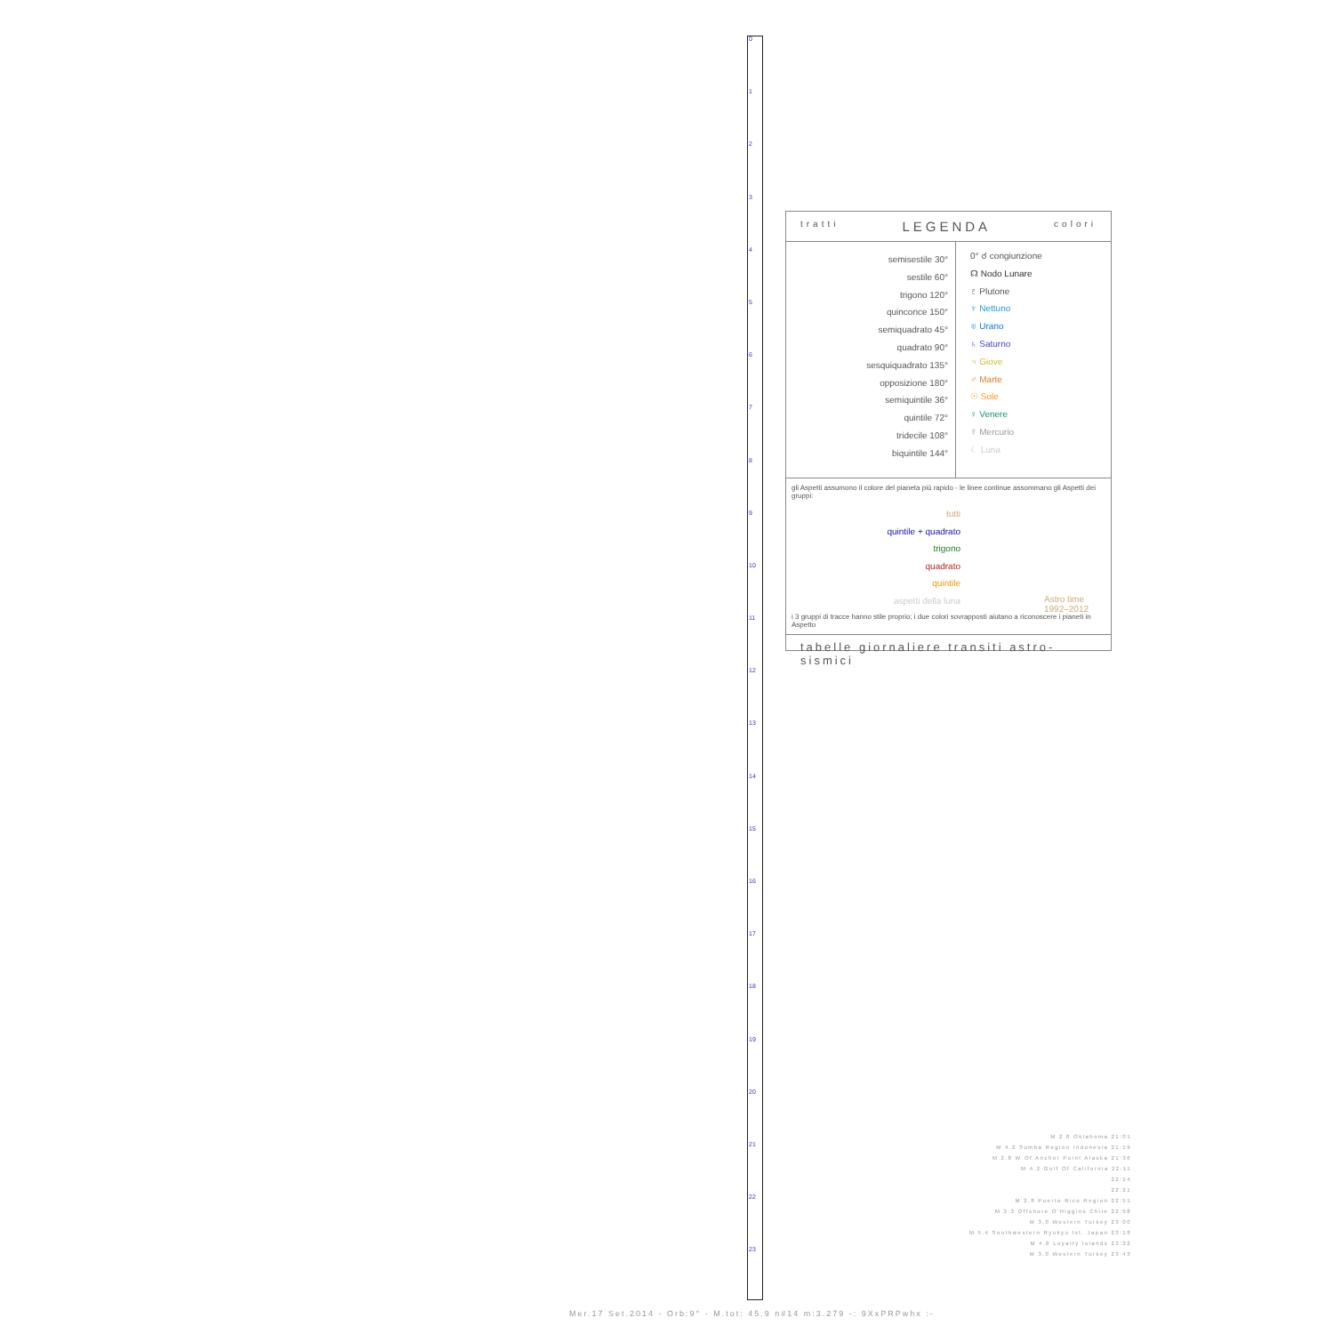0
1
2
3
4
5
6
7
8
9
10
11
12
13
14
15
16
17
18
19
20
21
22
23
tratti LEGENDA colori
semisestile 30°
sestile 60°
trigono 120°
quinconce 150°
semiquadrato 45°
quadrato 90°
sesquiquadrato 135°
opposizione 180°
semiquintile 36°
quintile 72°
tridecile 108°
biquintile 144°
0° ☌ congiunzione
☊ Nodo Lunare
♇ Plutone
♆ Nettuno
♅ Urano
♄ Saturno
♃ Giove
♂ Marte
☉ Sole
♀ Venere
☿ Mercurio
☾ Luna
gli Aspetti assumono il colore del pianeta più rapido - le linee continue assommano gli Aspetti dei gruppi:
tutti
quintile + quadrato
trigono
quadrato
quintile
aspetti della luna
Astro time
1992–2012
i 3 gruppi di tracce hanno stile proprio; i due colori sovrapposti aiutano a riconoscere i pianeti in Aspetto
tabelle giornaliere transiti astro-sismici
M 2.8 Oklahoma 21:01
M 4.2 Sumba Region Indonesia 21:19
M 2.8 W Of Anchor Point Alaska 21:36
M 4.2 Gulf Of California 22:11
22:14
22:21
M 2.8 Puerto Rico Region 22:51
M 3.3 Offshore O'Higgins Chile 22:58
M 3.0 Western Turkey 23:00
M 5.4 Southwestern Ryukyu Isl. Japan 23:18
M 4.8 Loyalty Islands 23:32
M 3.0 Western Turkey 23:43
Mer.17 Set.2014 - Orb:9° - M.tot: 45.9 n#14 m:3.279 -: 9XxPRPwhx :-